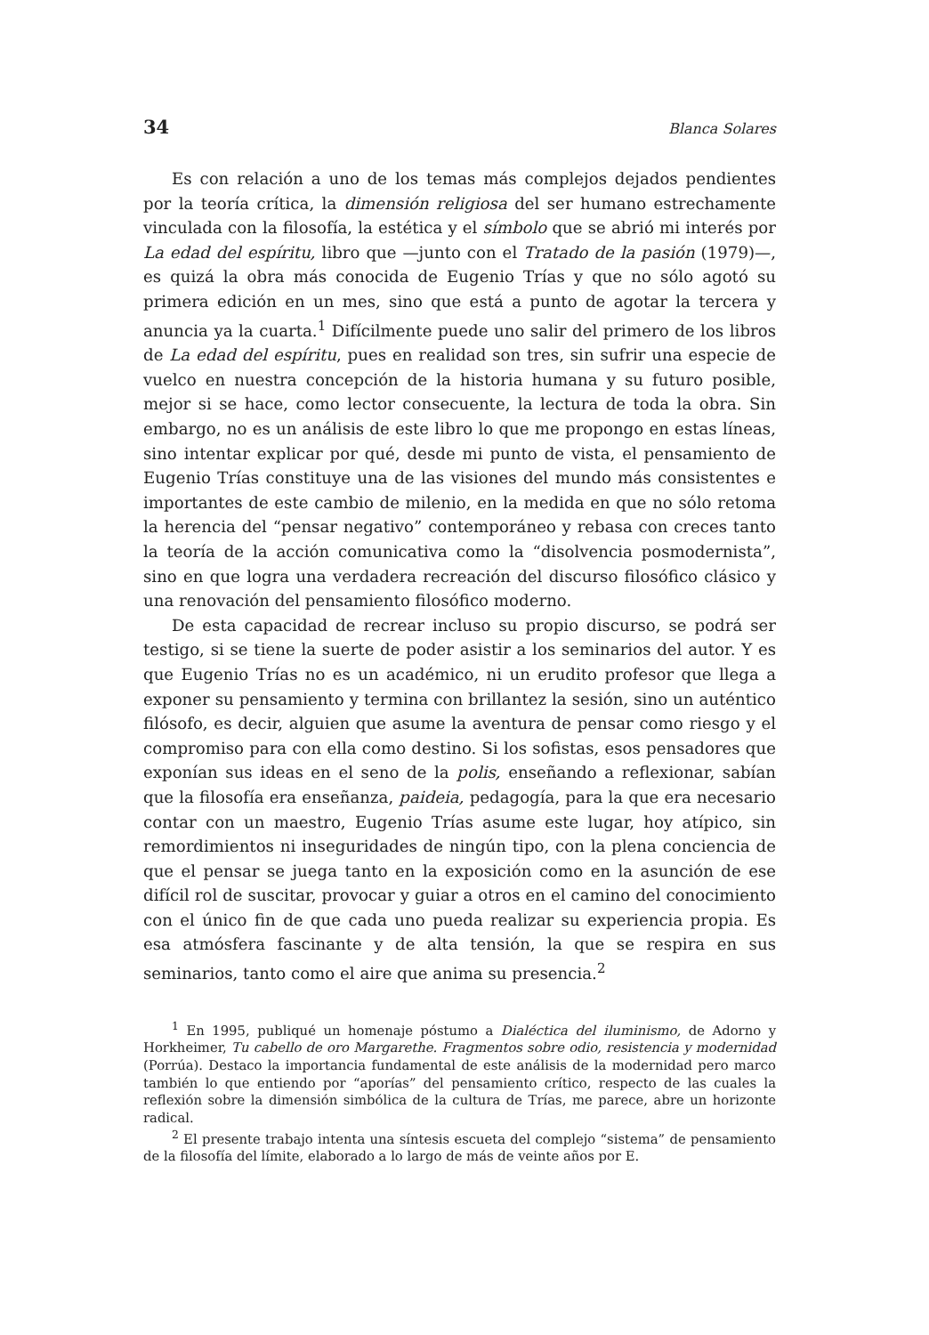34 Blanca Solares
Es con relación a uno de los temas más complejos dejados pendientes por la teoría crítica, la dimensión religiosa del ser humano estrechamente vinculada con la filosofía, la estética y el símbolo que se abrió mi interés por La edad del espíritu, libro que —junto con el Tratado de la pasión (1979)—, es quizá la obra más conocida de Eugenio Trías y que no sólo agotó su primera edición en un mes, sino que está a punto de agotar la tercera y anuncia ya la cuarta.<sup>1</sup> Difícilmente puede uno salir del primero de los libros de La edad del espíritu, pues en realidad son tres, sin sufrir una especie de vuelco en nuestra concepción de la historia humana y su futuro posible, mejor si se hace, como lector consecuente, la lectura de toda la obra. Sin embargo, no es un análisis de este libro lo que me propongo en estas líneas, sino intentar explicar por qué, desde mi punto de vista, el pensamiento de Eugenio Trías constituye una de las visiones del mundo más consistentes e importantes de este cambio de milenio, en la medida en que no sólo retoma la herencia del “pensar negativo” contemporáneo y rebasa con creces tanto la teoría de la acción comunicativa como la “disolvencia posmodernista”, sino en que logra una verdadera recreación del discurso filosófico clásico y una renovación del pensamiento filosófico moderno.
De esta capacidad de recrear incluso su propio discurso, se podrá ser testigo, si se tiene la suerte de poder asistir a los seminarios del autor. Y es que Eugenio Trías no es un académico, ni un erudito profesor que llega a exponer su pensamiento y termina con brillantez la sesión, sino un auténtico filósofo, es decir, alguien que asume la aventura de pensar como riesgo y el compromiso para con ella como destino. Si los sofistas, esos pensadores que exponían sus ideas en el seno de la polis, enseñando a reflexionar, sabían que la filosofía era enseñanza, paideia, pedagogía, para la que era necesario contar con un maestro, Eugenio Trías asume este lugar, hoy atípico, sin remordimientos ni inseguridades de ningún tipo, con la plena conciencia de que el pensar se juega tanto en la exposición como en la asunción de ese difícil rol de suscitar, provocar y guiar a otros en el camino del conocimiento con el único fin de que cada uno pueda realizar su experiencia propia. Es esa atmósfera fascinante y de alta tensión, la que se respira en sus seminarios, tanto como el aire que anima su presencia.<sup>2</sup>
<sup>1</sup> En 1995, publiqué un homenaje póstumo a Dialéctica del iluminismo, de Adorno y Horkheimer, Tu cabello de oro Margarethe. Fragmentos sobre odio, resistencia y modernidad (Porrúa). Destaco la importancia fundamental de este análisis de la modernidad pero marco también lo que entiendo por “aporías” del pensamiento crítico, respecto de las cuales la reflexión sobre la dimensión simbólica de la cultura de Trías, me parece, abre un horizonte radical.
<sup>2</sup> El presente trabajo intenta una síntesis escueta del complejo “sistema” de pensamiento de la filosofía del límite, elaborado a lo largo de más de veinte años por E.